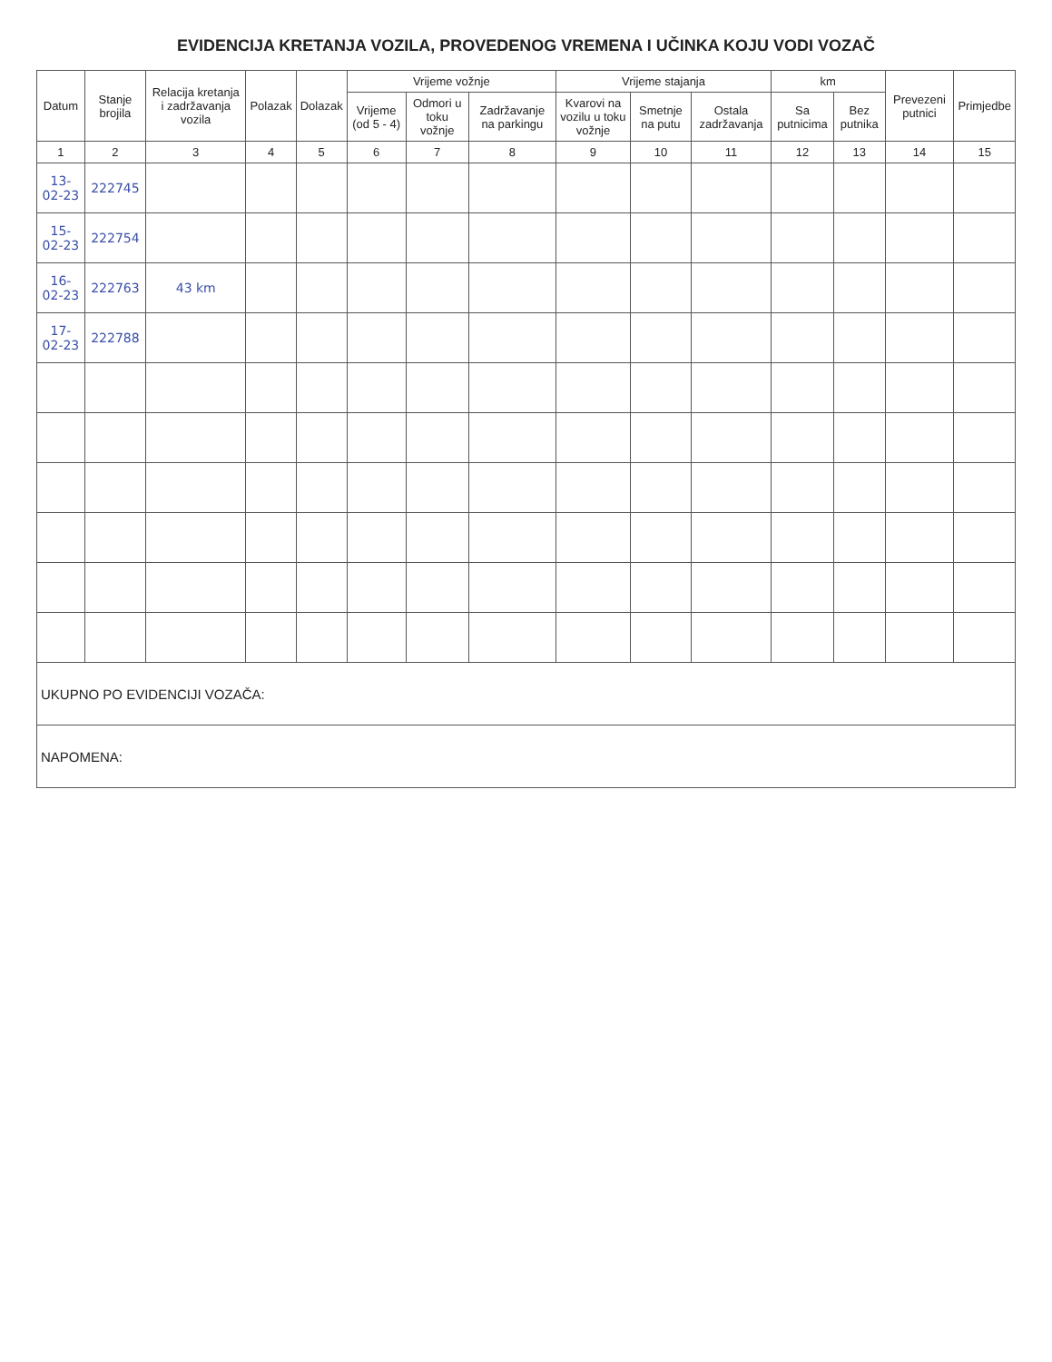EVIDENCIJA KRETANJA VOZILA, PROVEDENOG VREMENA I UČINKA KOJU VODI VOZAČ
| Datum | Stanje brojila | Relacija kretanja i zadržavanja vozila | Polazak | Dolazak | Vrijeme vožnje | | | Vrijeme stajanja | | | km | | Prevezeni putnici | Primjedbe |
| --- | --- | --- | --- | --- | --- | --- | --- | --- | --- | --- | --- | --- | --- | --- |
| | | | | | Vrijeme (od 5 - 4) | Odmori u toku vožnje | Zadržavanje na parkingu | Kvarovi na vozilu u toku vožnje | Smetnje na putu | Ostala zadržavanja | Sa putnicima | Bez putnika | | |
| 1 | 2 | 3 | 4 | 5 | 6 | 7 | 8 | 9 | 10 | 11 | 12 | 13 | 14 | 15 |
| 13-02-23 | 222745 | | | | | | | | | | | | | |
| 15-02-23 | 222754 | | | | | | | | | | | | | |
| 16-02-23 | 222763 | 43 km | | | | | | | | | | | | |
| 17-02-23 | 222788 | | | | | | | | | | | | | |
| UKUPNO PO EVIDENCIJI VOZAČA: | | | | | | | | | | | | | | |
| NAPOMENA: | | | | | | | | | | | | | | |